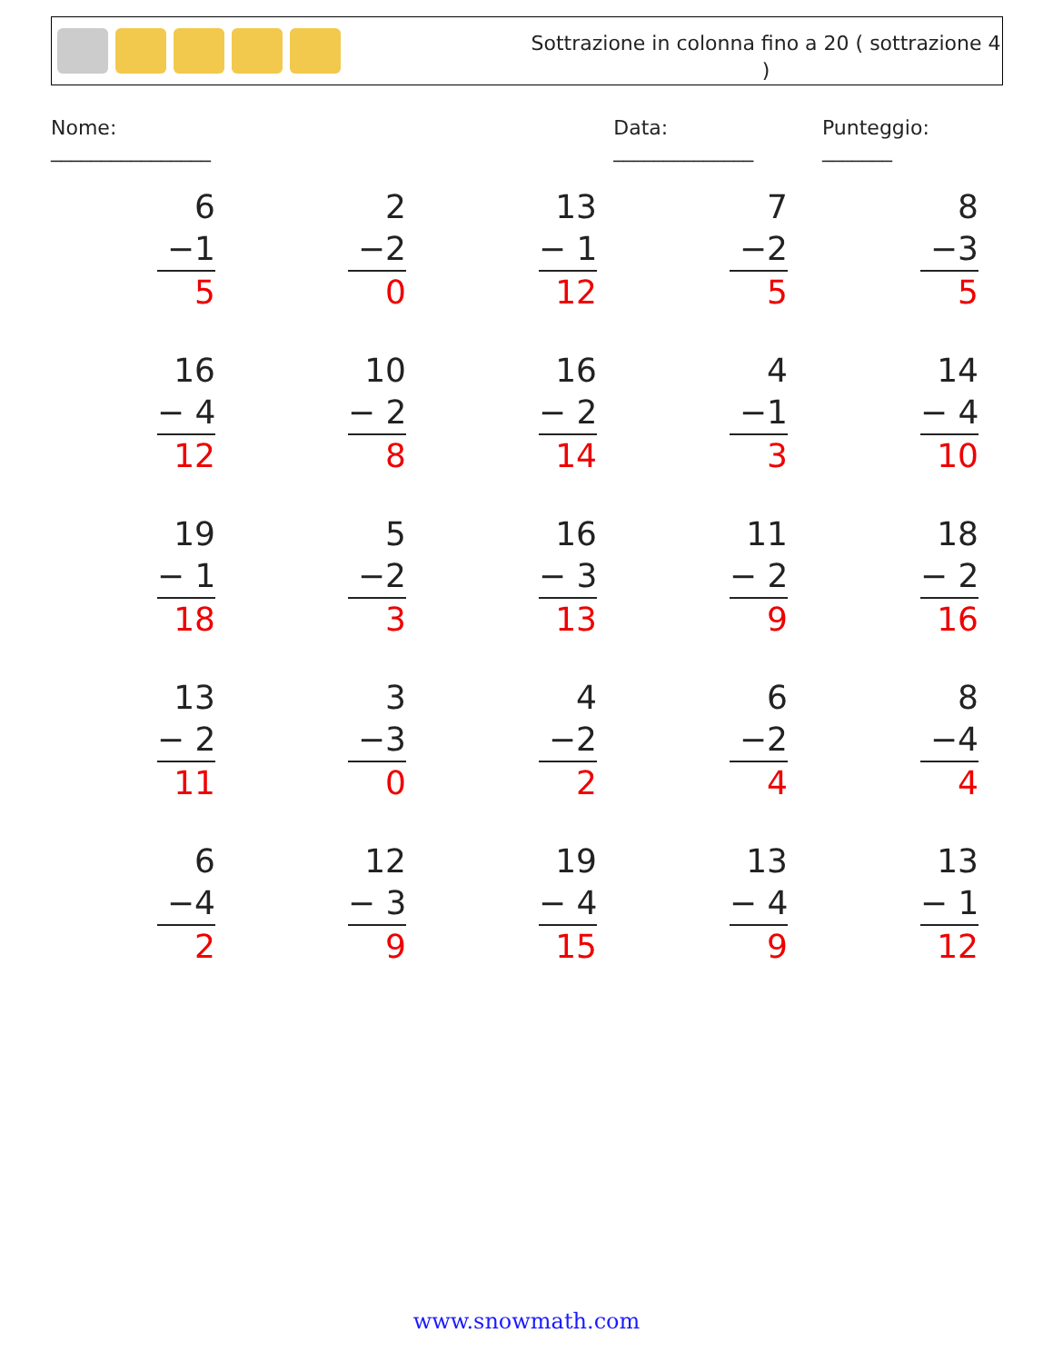Sottrazione in colonna fino a 20 ( sottrazione 4 )
Nome: ________________ Data: ______________ Punteggio: _______
6
−1
5
2
−2
0
13
− 1
12
7
−2
5
8
−3
5
16
− 4
12
10
− 2
8
16
− 2
14
4
−1
3
14
− 4
10
19
− 1
18
5
−2
3
16
− 3
13
11
− 2
9
18
− 2
16
13
− 2
11
3
−3
0
4
−2
2
6
−2
4
8
−4
4
6
−4
2
12
− 3
9
19
− 4
15
13
− 4
9
13
− 1
12
www.snowmath.com